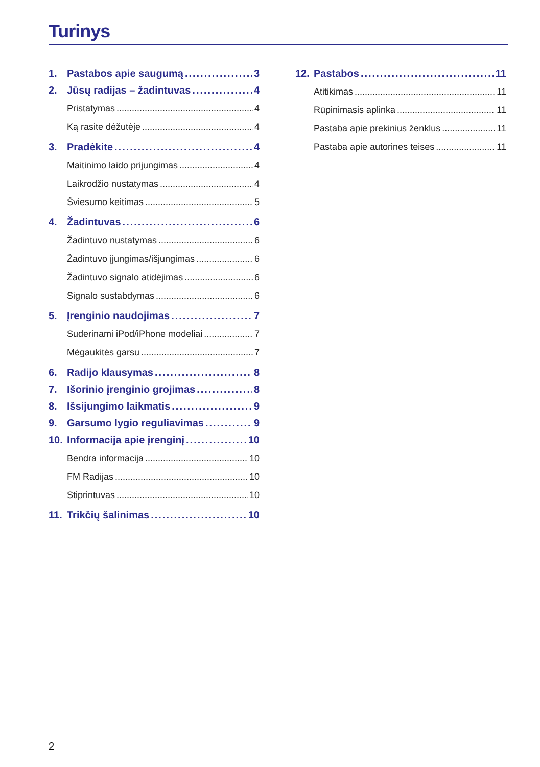Turinys
1. Pastabos apie saugumą 3
2. Jūsų radijas – žadintuvas 4
Pristatymas 4
Ką rasite dėžutėje 4
3. Pradėkite 4
Maitinimo laido prijungimas 4
Laikrodžio nustatymas 4
Šviesumo keitimas 5
4. Žadintuvas 6
Žadintuvo nustatymas 6
Žadintuvo įjungimas/išjungimas 6
Žadintuvo signalo atidėjimas 6
Signalo sustabdymas 6
5. Įrenginio naudojimas 7
Suderinami iPod/iPhone modeliai 7
Mėgaukitės garsu 7
6. Radijo klausymas 8
7. Išorinio įrenginio grojimas 8
8. Išsijungimo laikmatis 9
9. Garsumo lygio reguliavimas 9
10. Informacija apie įrenginį 10
Bendra informacija 10
FM Radijas 10
Stiprintuvas 10
11. Trikčių šalinimas 10
12. Pastabos 11
Atitikimas 11
Rūpinimasis aplinka 11
Pastaba apie prekinius ženklus 11
Pastaba apie autorines teises 11
2